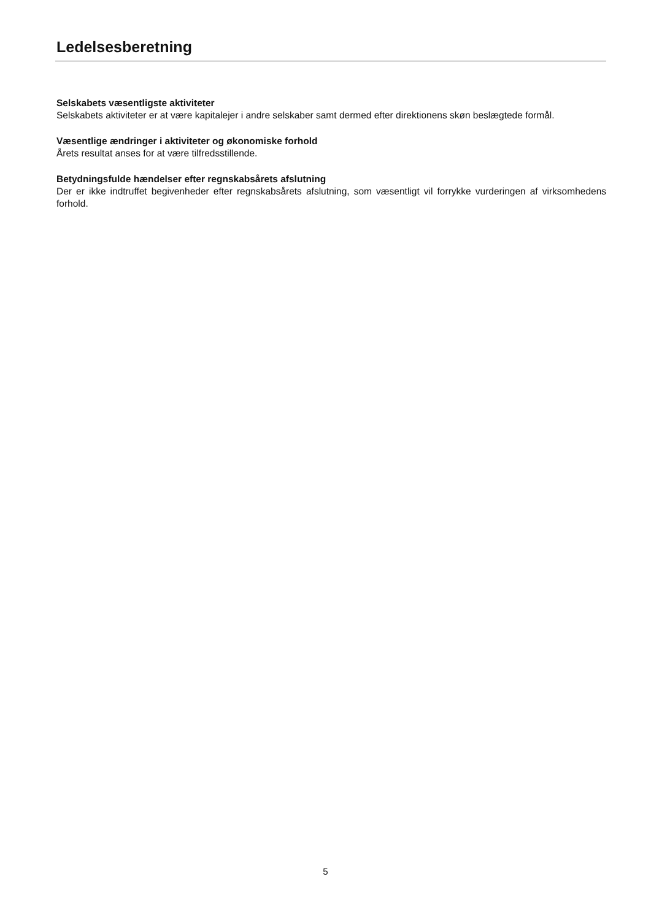Ledelsesberetning
Selskabets væsentligste aktiviteter
Selskabets aktiviteter er at være kapitalejer i andre selskaber samt dermed efter direktionens skøn beslægtede formål.
Væsentlige ændringer i aktiviteter og økonomiske forhold
Årets resultat anses for at være tilfredsstillende.
Betydningsfulde hændelser efter regnskabsårets afslutning
Der er ikke indtruffet begivenheder efter regnskabsårets afslutning, som væsentligt vil forrykke vurderingen af virksomhedens forhold.
5